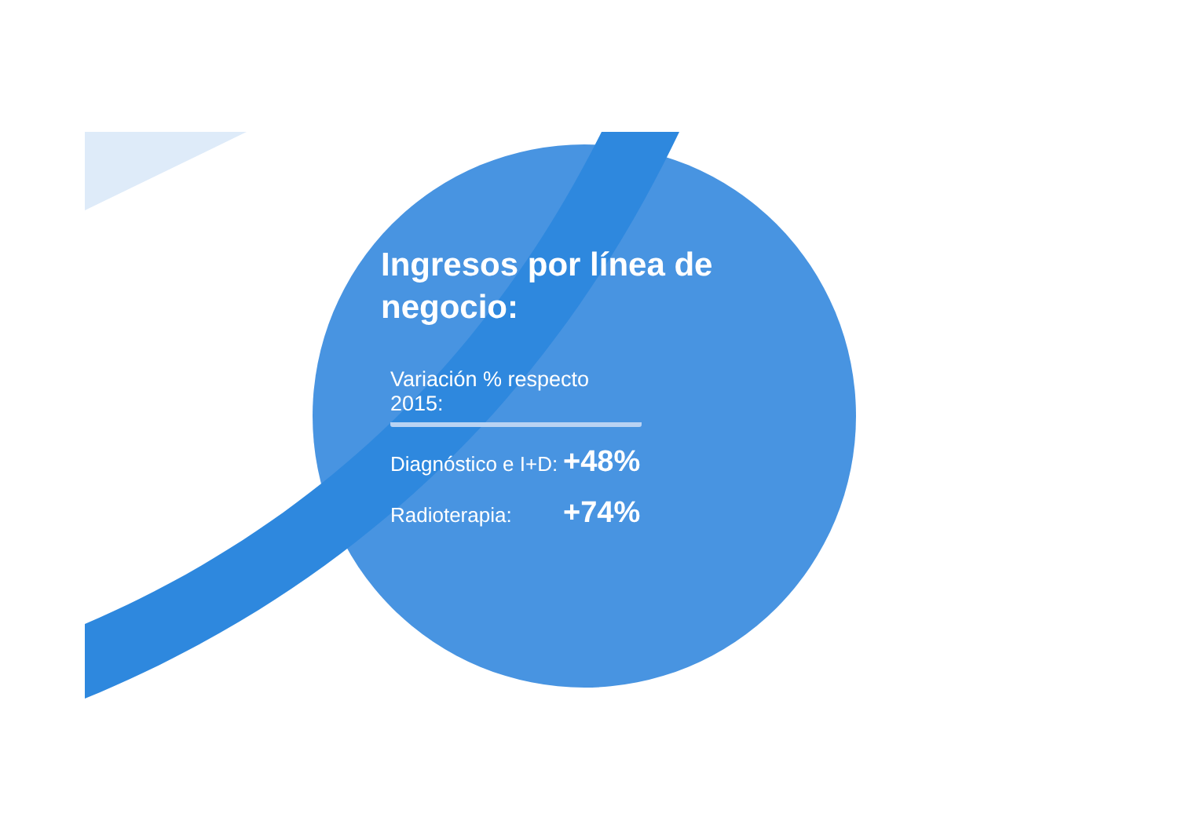Ingresos por línea de negocio:
Variación % respecto 2015:
Diagnóstico e I+D: +48%
Radioterapia: +74%